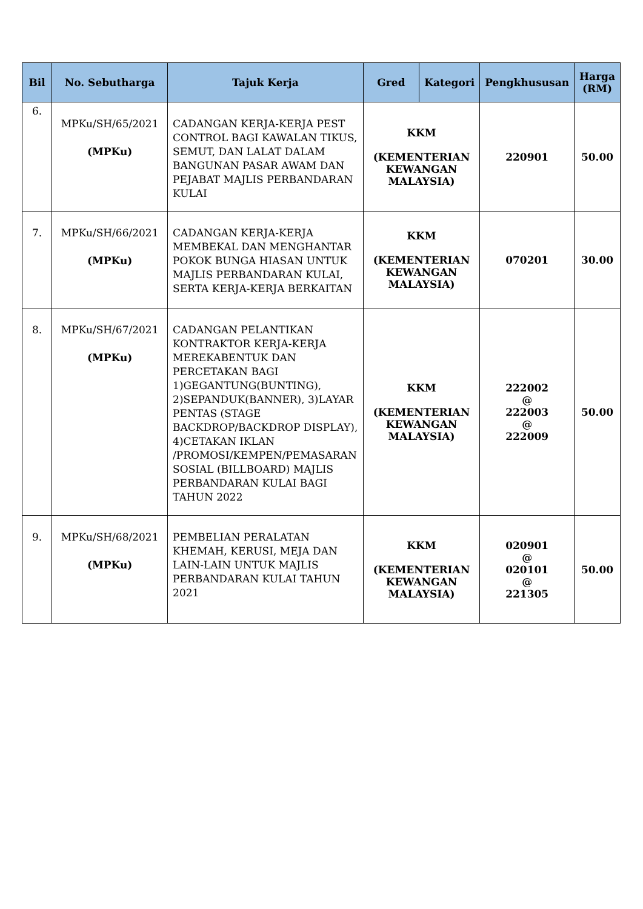| Bil | No. Sebutharga | Tajuk Kerja | Gred | Kategori | Pengkhususan | Harga (RM) |
| --- | --- | --- | --- | --- | --- | --- |
| 6. | MPKu/SH/65/2021 (MPKu) | CADANGAN KERJA-KERJA PEST CONTROL BAGI KAWALAN TIKUS, SEMUT, DAN LALAT DALAM BANGUNAN PASAR AWAM DAN PEJABAT MAJLIS PERBANDARAN KULAI | KKM (KEMENTERIAN KEWANGAN MALAYSIA) | | 220901 | 50.00 |
| 7. | MPKu/SH/66/2021 (MPKu) | CADANGAN KERJA-KERJA MEMBEKAL DAN MENGHANTAR POKOK BUNGA HIASAN UNTUK MAJLIS PERBANDARAN KULAI, SERTA KERJA-KERJA BERKAITAN | KKM (KEMENTERIAN KEWANGAN MALAYSIA) | | 070201 | 30.00 |
| 8. | MPKu/SH/67/2021 (MPKu) | CADANGAN PELANTIKAN KONTRAKTOR KERJA-KERJA MEREKABENTUK DAN PERCETAKAN BAGI 1)GEGANTUNG(BUNTING), 2)SEPANDUK(BANNER), 3)LAYAR PENTAS (STAGE BACKDROP/BACKDROP DISPLAY), 4)CETAKAN IKLAN /PROMOSI/KEMPEN/PEMASARAN SOSIAL (BILLBOARD) MAJLIS PERBANDARAN KULAI BAGI TAHUN 2022 | KKM (KEMENTERIAN KEWANGAN MALAYSIA) | | 222002 @ 222003 @ 222009 | 50.00 |
| 9. | MPKu/SH/68/2021 (MPKu) | PEMBELIAN PERALATAN KHEMAH, KERUSI, MEJA DAN LAIN-LAIN UNTUK MAJLIS PERBANDARAN KULAI TAHUN 2021 | KKM (KEMENTERIAN KEWANGAN MALAYSIA) | | 020901 @ 020101 @ 221305 | 50.00 |